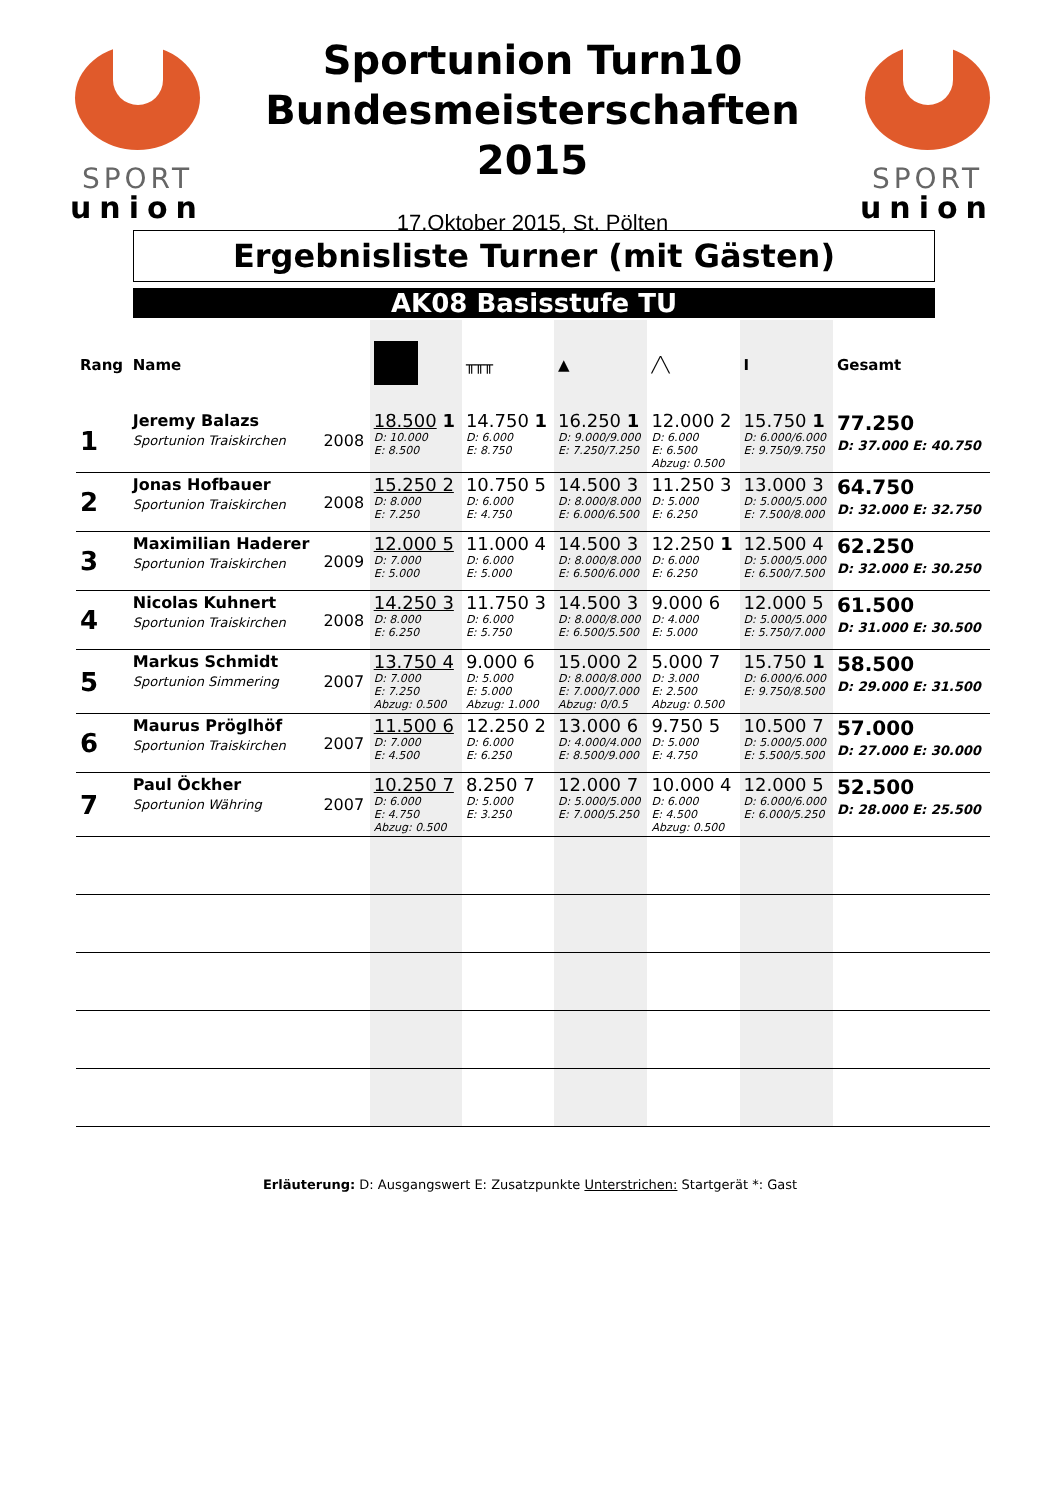SPORT
union
Sportunion Turn10
Bundesmeisterschaften
2015
17.Oktober 2015, St. Pölten
SPORT
union
Ergebnisliste Turner (mit Gästen)
AK08 Basisstufe TU
| Rang | Name | | | ╥╥╥ | ▲ | ╱╲ | Ⅰ | Gesamt |
| --- | --- | --- | --- | --- | --- | --- | --- | --- |
| 1 | Jeremy Balazs Sportunion Traiskirchen | 2008 | 18.500 1 D: 10.000 E: 8.500 | 14.750 1 D: 6.000 E: 8.750 | 16.250 1 D: 9.000/9.000 E: 7.250/7.250 | 12.000 2 D: 6.000 E: 6.500 Abzug: 0.500 | 15.750 1 D: 6.000/6.000 E: 9.750/9.750 | 77.250 D: 37.000 E: 40.750 |
| 2 | Jonas Hofbauer Sportunion Traiskirchen | 2008 | 15.250 2 D: 8.000 E: 7.250 | 10.750 5 D: 6.000 E: 4.750 | 14.500 3 D: 8.000/8.000 E: 6.000/6.500 | 11.250 3 D: 5.000 E: 6.250 | 13.000 3 D: 5.000/5.000 E: 7.500/8.000 | 64.750 D: 32.000 E: 32.750 |
| 3 | Maximilian Haderer Sportunion Traiskirchen | 2009 | 12.000 5 D: 7.000 E: 5.000 | 11.000 4 D: 6.000 E: 5.000 | 14.500 3 D: 8.000/8.000 E: 6.500/6.000 | 12.250 1 D: 6.000 E: 6.250 | 12.500 4 D: 5.000/5.000 E: 6.500/7.500 | 62.250 D: 32.000 E: 30.250 |
| 4 | Nicolas Kuhnert Sportunion Traiskirchen | 2008 | 14.250 3 D: 8.000 E: 6.250 | 11.750 3 D: 6.000 E: 5.750 | 14.500 3 D: 8.000/8.000 E: 6.500/5.500 | 9.000 6 D: 4.000 E: 5.000 | 12.000 5 D: 5.000/5.000 E: 5.750/7.000 | 61.500 D: 31.000 E: 30.500 |
| 5 | Markus Schmidt Sportunion Simmering | 2007 | 13.750 4 D: 7.000 E: 7.250 Abzug: 0.500 | 9.000 6 D: 5.000 E: 5.000 Abzug: 1.000 | 15.000 2 D: 8.000/8.000 E: 7.000/7.000 Abzug: 0/0.5 | 5.000 7 D: 3.000 E: 2.500 Abzug: 0.500 | 15.750 1 D: 6.000/6.000 E: 9.750/8.500 | 58.500 D: 29.000 E: 31.500 |
| 6 | Maurus Pröglhöf Sportunion Traiskirchen | 2007 | 11.500 6 D: 7.000 E: 4.500 | 12.250 2 D: 6.000 E: 6.250 | 13.000 6 D: 4.000/4.000 E: 8.500/9.000 | 9.750 5 D: 5.000 E: 4.750 | 10.500 7 D: 5.000/5.000 E: 5.500/5.500 | 57.000 D: 27.000 E: 30.000 |
| 7 | Paul Öckher Sportunion Währing | 2007 | 10.250 7 D: 6.000 E: 4.750 Abzug: 0.500 | 8.250 7 D: 5.000 E: 3.250 | 12.000 7 D: 5.000/5.000 E: 7.000/5.250 | 10.000 4 D: 6.000 E: 4.500 Abzug: 0.500 | 12.000 5 D: 6.000/6.000 E: 6.000/5.250 | 52.500 D: 28.000 E: 25.500 |
Erläuterung: D: Ausgangswert E: Zusatzpunkte Unterstrichen: Startgerät *: Gast